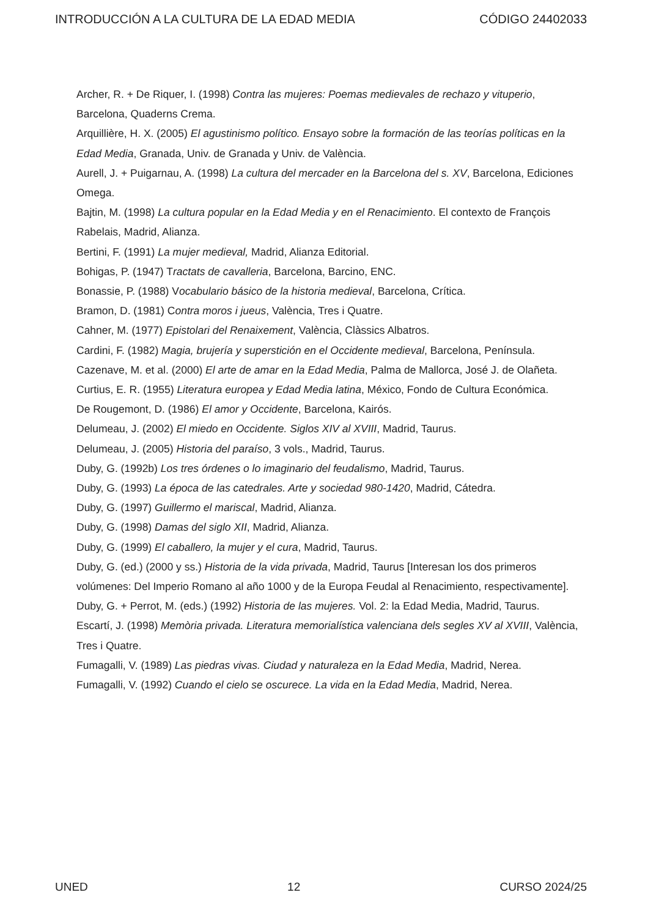INTRODUCCIÓN A LA CULTURA DE LA EDAD MEDIA CÓDIGO 24402033
Archer, R. + De Riquer, I. (1998) Contra las mujeres: Poemas medievales de rechazo y vituperio, Barcelona, Quaderns Crema.
Arquillière, H. X. (2005) El agustinismo político. Ensayo sobre la formación de las teorías políticas en la Edad Media, Granada, Univ. de Granada y Univ. de València.
Aurell, J. + Puigarnau, A. (1998) La cultura del mercader en la Barcelona del s. XV, Barcelona, Ediciones Omega.
Bajtin, M. (1998) La cultura popular en la Edad Media y en el Renacimiento. El contexto de François Rabelais, Madrid, Alianza.
Bertini, F. (1991) La mujer medieval, Madrid, Alianza Editorial.
Bohigas, P. (1947) Tractats de cavalleria, Barcelona, Barcino, ENC.
Bonassie, P. (1988) Vocabulario básico de la historia medieval, Barcelona, Crítica.
Bramon, D. (1981) Contra moros i jueus, València, Tres i Quatre.
Cahner, M. (1977) Epistolari del Renaixement, València, Clàssics Albatros.
Cardini, F. (1982) Magia, brujería y superstición en el Occidente medieval, Barcelona, Península.
Cazenave, M. et al. (2000) El arte de amar en la Edad Media, Palma de Mallorca, José J. de Olañeta.
Curtius, E. R. (1955) Literatura europea y Edad Media latina, México, Fondo de Cultura Económica.
De Rougemont, D. (1986) El amor y Occidente, Barcelona, Kairós.
Delumeau, J. (2002) El miedo en Occidente. Siglos XIV al XVIII, Madrid, Taurus.
Delumeau, J. (2005) Historia del paraíso, 3 vols., Madrid, Taurus.
Duby, G. (1992b) Los tres órdenes o lo imaginario del feudalismo, Madrid, Taurus.
Duby, G. (1993) La época de las catedrales. Arte y sociedad 980-1420, Madrid, Cátedra.
Duby, G. (1997) Guillermo el mariscal, Madrid, Alianza.
Duby, G. (1998) Damas del siglo XII, Madrid, Alianza.
Duby, G. (1999) El caballero, la mujer y el cura, Madrid, Taurus.
Duby, G. (ed.) (2000 y ss.) Historia de la vida privada, Madrid, Taurus [Interesan los dos primeros volúmenes: Del Imperio Romano al año 1000 y de la Europa Feudal al Renacimiento, respectivamente].
Duby, G. + Perrot, M. (eds.) (1992) Historia de las mujeres. Vol. 2: la Edad Media, Madrid, Taurus.
Escartí, J. (1998) Memòria privada. Literatura memorialística valenciana dels segles XV al XVIII, València, Tres i Quatre.
Fumagalli, V. (1989) Las piedras vivas. Ciudad y naturaleza en la Edad Media, Madrid, Nerea.
Fumagalli, V. (1992) Cuando el cielo se oscurece. La vida en la Edad Media, Madrid, Nerea.
UNED 12 CURSO 2024/25